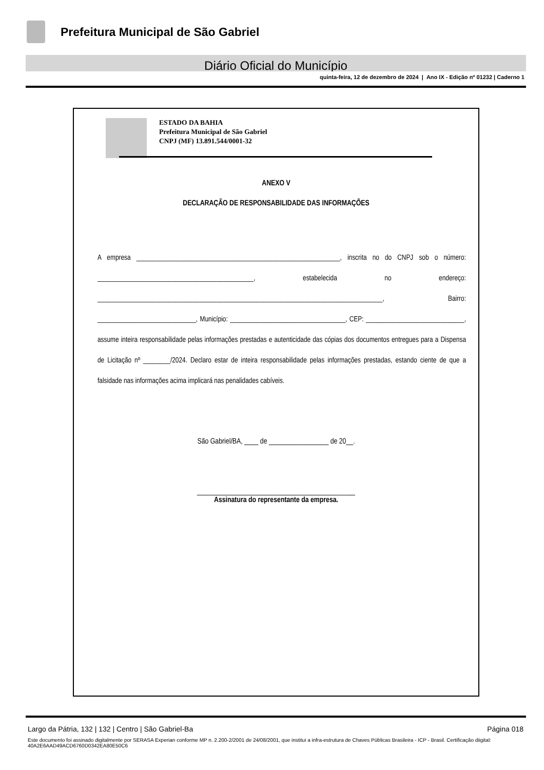Prefeitura Municipal de São Gabriel
Diário Oficial do Município
quinta-feira, 12 de dezembro de 2024 | Ano IX - Edição nº 01232 | Caderno 1
ESTADO DA BAHIA
Prefeitura Municipal de São Gabriel
CNPJ (MF) 13.891.544/0001-32
ANEXO V
DECLARAÇÃO DE RESPONSABILIDADE DAS INFORMAÇÕES
A empresa ____________________________________________________________, inscrita no do CNPJ sob o número: ______________________________________________, estabelecida no endereço: ____________________________________________________________________________________, Bairro: _____________________________, Município: __________________________________, CEP: _____________________________, assume inteira responsabilidade pelas informações prestadas e autenticidade das cópias dos documentos entregues para a Dispensa de Licitação nº ________/2024. Declaro estar de inteira responsabilidade pelas informações prestadas, estando ciente de que a falsidade nas informações acima implicará nas penalidades cabíveis.
São Gabriel/BA, ____ de _________________ de 20__.
_____________________________________________
Assinatura do representante da empresa.
Largo da Pátria, 132 | 132 | Centro | São Gabriel-Ba Página 018
Este documento foi assinado digitalmente por SERASA Experian conforme MP n. 2.200-2/2001 de 24/08/2001, que institui a infra-estrutura de Chaves Públicas Brasileira - ICP - Brasil. Certificação diigital: 40A2E6AAD49ACD6760D0342EA80E50C6